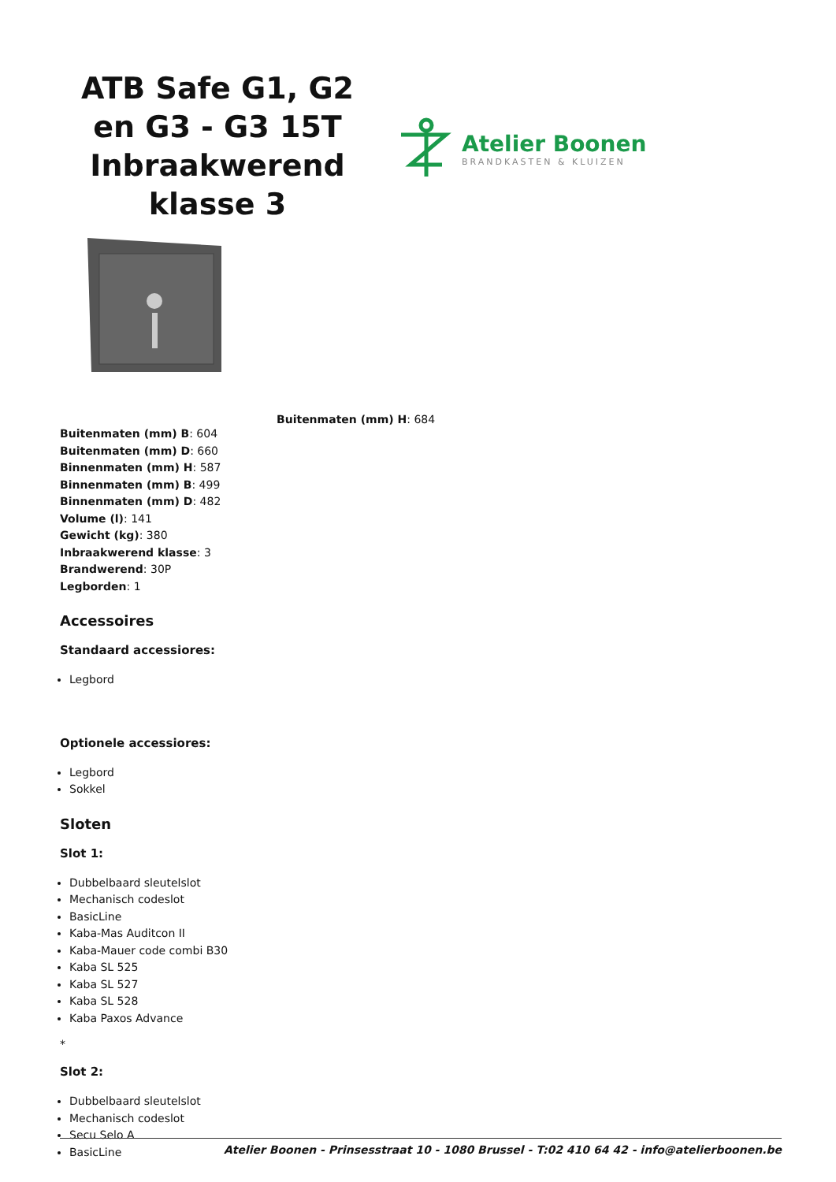ATB Safe G1, G2 en G3 - G3 15T Inbraakwerend klasse 3
Atelier Boonen
BRANDKASTEN & KLUIZEN
Buitenmaten (mm) H: 684
Buitenmaten (mm) B: 604
Buitenmaten (mm) D: 660
Binnenmaten (mm) H: 587
Binnenmaten (mm) B: 499
Binnenmaten (mm) D: 482
Volume (l): 141
Gewicht (kg): 380
Inbraakwerend klasse: 3
Brandwerend: 30P
Legborden: 1
Accessoires
Standaard accessiores:
Legbord
Optionele accessiores:
Legbord
Sokkel
Sloten
Slot 1:
Dubbelbaard sleutelslot
Mechanisch codeslot
BasicLine
Kaba-Mas Auditcon II
Kaba-Mauer code combi B30
Kaba SL 525
Kaba SL 527
Kaba SL 528
Kaba Paxos Advance
*
Slot 2:
Dubbelbaard sleutelslot
Mechanisch codeslot
Secu Selo A
BasicLine
Atelier Boonen - Prinsesstraat 10 - 1080 Brussel - T:02 410 64 42 - info@atelierboonen.be